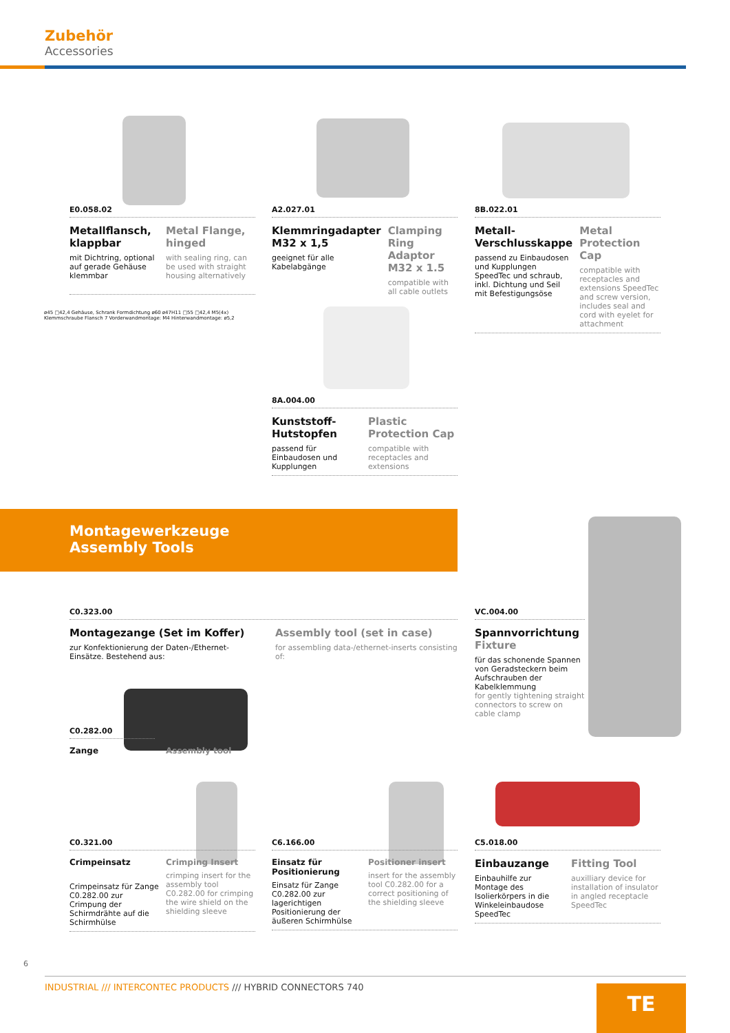Zubehör
Accessories
E0.058.02
Metallflansch, klappbar
mit Dichtring, optional auf gerade Gehäuse klemmbar
Metal Flange, hinged
with sealing ring, can be used with straight housing alternatively
A2.027.01
Klemmringadapter M32 x 1,5
geeignet für alle Kabelabgänge
Clamping Ring Adaptor M32 x 1.5
compatible with all cable outlets
8B.022.01
Metall-Verschlusskappe
passend zu Einbaudosen und Kupplungen SpeedTec und schraub, inkl. Dichtung und Seil mit Befestigungsöse
Metal Protection Cap
compatible with receptacles and extensions SpeedTec and screw version, includes seal and cord with eyelet for attachment
ø45 □42,4 Gehäuse, Schrank Formdichtung ø60 ø47H11 □55 □42,4 M5(4x) Klemmschraube Flansch 7 Vorderwandmontage: M4 Hinterwandmontage: ø5,2
8A.004.00
Kunststoff-Hutstopfen
passend für Einbaudosen und Kupplungen
Plastic Protection Cap
compatible with receptacles and extensions
Montagewerkzeuge
Assembly Tools
C0.323.00
Montagezange (Set im Koffer)
zur Konfektionierung der Daten-/Ethernet-Einsätze. Bestehend aus:
Assembly tool (set in case)
for assembling data-/ethernet-inserts consisting of:
VC.004.00
Spannvorrichtung
Fixture
für das schonende Spannen von Geradsteckern beim Aufschrauben der Kabelklemmung
for gently tightening straight connectors to screw on cable clamp
C0.282.00
Zange Assembly tool
C0.321.00
Crimpeinsatz
Crimpeinsatz für Zange C0.282.00 zur Crimpung der Schirmdrähte auf die Schirmhülse
Crimping Insert
crimping insert for the assembly tool C0.282.00 for crimping the wire shield on the shielding sleeve
C6.166.00
Einsatz für Positionierung
Einsatz für Zange C0.282.00 zur lagerichtigen Positionierung der äußeren Schirmhülse
Positioner insert
insert for the assembly tool C0.282.00 for a correct positioning of the shielding sleeve
C5.018.00
Einbauzange
Einbauhilfe zur Montage des Isolierkörpers in die Winkeleinbaudose SpeedTec
Fitting Tool
auxilliary device for installation of insulator in angled receptacle SpeedTec
6
INDUSTRIAL /// INTERCONTEC PRODUCTS /// HYBRID CONNECTORS 740
TE